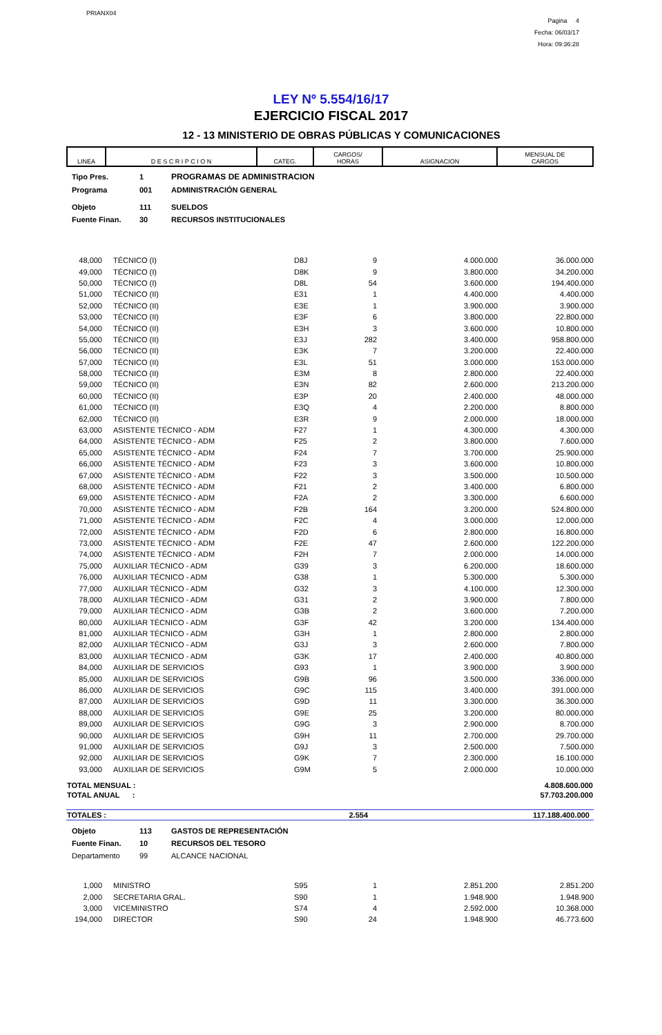PRIANX04
Pagina 4
Fecha: 06/03/17
Hora: 09:36:28
LEY Nº 5.554/16/17
EJERCICIO FISCAL 2017
12 - 13 MINISTERIO DE OBRAS PÚBLICAS Y COMUNICACIONES
| LINEA | D E S C R I P C I O N | CATEG. | CARGOS/ HORAS | ASIGNACION | MENSUAL DE CARGOS |
| --- | --- | --- | --- | --- | --- |
| Tipo Pres. | 1 | PROGRAMAS DE ADMINISTRACION |
| Programa | 001 | ADMINISTRACIÓN GENERAL |
| Objeto | 111 | SUELDOS |
| Fuente Finan. | 30 | RECURSOS INSTITUCIONALES |
| 48,000 | TÉCNICO (I) | D8J | 9 | 4.000.000 | 36.000.000 |
| 49,000 | TÉCNICO (I) | D8K | 9 | 3.800.000 | 34.200.000 |
| 50,000 | TÉCNICO (I) | D8L | 54 | 3.600.000 | 194.400.000 |
| 51,000 | TÉCNICO (II) | E31 | 1 | 4.400.000 | 4.400.000 |
| 52,000 | TÉCNICO (II) | E3E | 1 | 3.900.000 | 3.900.000 |
| 53,000 | TÉCNICO (II) | E3F | 6 | 3.800.000 | 22.800.000 |
| 54,000 | TÉCNICO (II) | E3H | 3 | 3.600.000 | 10.800.000 |
| 55,000 | TÉCNICO (II) | E3J | 282 | 3.400.000 | 958.800.000 |
| 56,000 | TÉCNICO (II) | E3K | 7 | 3.200.000 | 22.400.000 |
| 57,000 | TÉCNICO (II) | E3L | 51 | 3.000.000 | 153.000.000 |
| 58,000 | TÉCNICO (II) | E3M | 8 | 2.800.000 | 22.400.000 |
| 59,000 | TÉCNICO (II) | E3N | 82 | 2.600.000 | 213.200.000 |
| 60,000 | TÉCNICO (II) | E3P | 20 | 2.400.000 | 48.000.000 |
| 61,000 | TÉCNICO (II) | E3Q | 4 | 2.200.000 | 8.800.000 |
| 62,000 | TÉCNICO (II) | E3R | 9 | 2.000.000 | 18.000.000 |
| 63,000 | ASISTENTE TÉCNICO - ADM | F27 | 1 | 4.300.000 | 4.300.000 |
| 64,000 | ASISTENTE TÉCNICO - ADM | F25 | 2 | 3.800.000 | 7.600.000 |
| 65,000 | ASISTENTE TÉCNICO - ADM | F24 | 7 | 3.700.000 | 25.900.000 |
| 66,000 | ASISTENTE TÉCNICO - ADM | F23 | 3 | 3.600.000 | 10.800.000 |
| 67,000 | ASISTENTE TÉCNICO - ADM | F22 | 3 | 3.500.000 | 10.500.000 |
| 68,000 | ASISTENTE TÉCNICO - ADM | F21 | 2 | 3.400.000 | 6.800.000 |
| 69,000 | ASISTENTE TÉCNICO - ADM | F2A | 2 | 3.300.000 | 6.600.000 |
| 70,000 | ASISTENTE TÉCNICO - ADM | F2B | 164 | 3.200.000 | 524.800.000 |
| 71,000 | ASISTENTE TÉCNICO - ADM | F2C | 4 | 3.000.000 | 12.000.000 |
| 72,000 | ASISTENTE TÉCNICO - ADM | F2D | 6 | 2.800.000 | 16.800.000 |
| 73,000 | ASISTENTE TÉCNICO - ADM | F2E | 47 | 2.600.000 | 122.200.000 |
| 74,000 | ASISTENTE TÉCNICO - ADM | F2H | 7 | 2.000.000 | 14.000.000 |
| 75,000 | AUXILIAR TÉCNICO - ADM | G39 | 3 | 6.200.000 | 18.600.000 |
| 76,000 | AUXILIAR TÉCNICO - ADM | G38 | 1 | 5.300.000 | 5.300.000 |
| 77,000 | AUXILIAR TÉCNICO - ADM | G32 | 3 | 4.100.000 | 12.300.000 |
| 78,000 | AUXILIAR TÉCNICO - ADM | G31 | 2 | 3.900.000 | 7.800.000 |
| 79,000 | AUXILIAR TÉCNICO - ADM | G3B | 2 | 3.600.000 | 7.200.000 |
| 80,000 | AUXILIAR TÉCNICO - ADM | G3F | 42 | 3.200.000 | 134.400.000 |
| 81,000 | AUXILIAR TÉCNICO - ADM | G3H | 1 | 2.800.000 | 2.800.000 |
| 82,000 | AUXILIAR TÉCNICO - ADM | G3J | 3 | 2.600.000 | 7.800.000 |
| 83,000 | AUXILIAR TÉCNICO - ADM | G3K | 17 | 2.400.000 | 40.800.000 |
| 84,000 | AUXILIAR DE SERVICIOS | G93 | 1 | 3.900.000 | 3.900.000 |
| 85,000 | AUXILIAR DE SERVICIOS | G9B | 96 | 3.500.000 | 336.000.000 |
| 86,000 | AUXILIAR DE SERVICIOS | G9C | 115 | 3.400.000 | 391.000.000 |
| 87,000 | AUXILIAR DE SERVICIOS | G9D | 11 | 3.300.000 | 36.300.000 |
| 88,000 | AUXILIAR DE SERVICIOS | G9E | 25 | 3.200.000 | 80.000.000 |
| 89,000 | AUXILIAR DE SERVICIOS | G9G | 3 | 2.900.000 | 8.700.000 |
| 90,000 | AUXILIAR DE SERVICIOS | G9H | 11 | 2.700.000 | 29.700.000 |
| 91,000 | AUXILIAR DE SERVICIOS | G9J | 3 | 2.500.000 | 7.500.000 |
| 92,000 | AUXILIAR DE SERVICIOS | G9K | 7 | 2.300.000 | 16.100.000 |
| 93,000 | AUXILIAR DE SERVICIOS | G9M | 5 | 2.000.000 | 10.000.000 |
| TOTAL MENSUAL : | 4.808.600.000 |
| TOTAL ANUAL : | 57.703.200.000 |
| TOTALES : | 2.554 | 117.188.400.000 |
| Objeto | 113 | GASTOS DE REPRESENTACIÓN |
| Fuente Finan. | 10 | RECURSOS DEL TESORO |
| Departamento | 99 | ALCANCE NACIONAL |
| 1,000 | MINISTRO | S95 | 1 | 2.851.200 | 2.851.200 |
| 2,000 | SECRETARIA GRAL. | S90 | 1 | 1.948.900 | 1.948.900 |
| 3,000 | VICEMINISTRO | S74 | 4 | 2.592.000 | 10.368.000 |
| 194,000 | DIRECTOR | S90 | 24 | 1.948.900 | 46.773.600 |